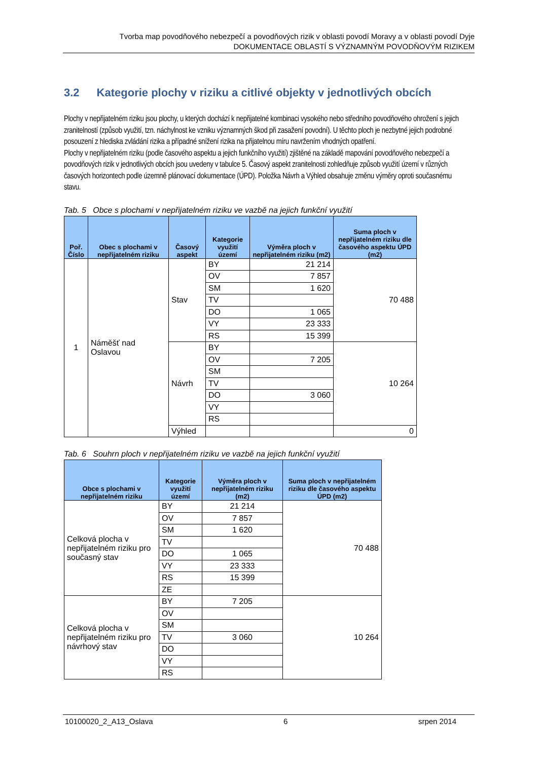Tvorba map povodňového nebezpečí a povodňových rizik v oblasti povodí Moravy a v oblasti povodí Dyje
DOKUMENTACE OBLASTÍ S VÝZNAMNÝM POVODŇOVÝM RIZIKEM
3.2 Kategorie plochy v riziku a citlivé objekty v jednotlivých obcích
Plochy v nepřijatelném riziku jsou plochy, u kterých dochází k nepřijatelné kombinaci vysokého nebo středního povodňového ohrožení s jejich zranitelností (způsob využití, tzn. náchylnost ke vzniku významných škod při zasažení povodní). U těchto ploch je nezbytné jejich podrobné posouzení z hlediska zvládání rizika a případné snížení rizika na přijatelnou míru navržením vhodných opatření.
Plochy v nepřijatelném riziku (podle časového aspektu a jejich funkčního využití) zjištěné na základě mapování povodňového nebezpečí a povodňových rizik v jednotlivých obcích jsou uvedeny v tabulce 5. Časový aspekt zranitelnosti zohledňuje způsob využití území v různých časových horizontech podle územně plánovací dokumentace (ÚPD). Položka Návrh a Výhled obsahuje změnu výměry oproti současnému stavu.
Tab. 5 Obce s plochami v nepřijatelném riziku ve vazbě na jejich funkční využití
| Poř. Číslo | Obec s plochami v nepřijatelném riziku | Časový aspekt | Kategorie využití území | Výměra ploch v nepřijatelném riziku (m2) | Suma ploch v nepřijatelném riziku dle časového aspektu ÚPD (m2) |
| --- | --- | --- | --- | --- | --- |
| 1 | Náměšť nad Oslavou | Stav | BY | 21 214 | 70 488 |
| | | | OV | 7 857 | |
| | | | SM | 1 620 | |
| | | | TV | | |
| | | | DO | 1 065 | |
| | | | VY | 23 333 | |
| | | | RS | 15 399 | |
| | | Návrh | BY | | 10 264 |
| | | | OV | 7 205 | |
| | | | SM | | |
| | | | TV | | |
| | | | DO | 3 060 | |
| | | | VY | | |
| | | | RS | | |
| | | Výhled | | | 0 |
Tab. 6 Souhrn ploch v nepřijatelném riziku ve vazbě na jejich funkční využití
| Obce s plochami v nepřijatelném riziku | Kategorie využití území | Výměra ploch v nepřijatelném riziku (m2) | Suma ploch v nepřijatelném riziku dle časového aspektu ÚPD (m2) |
| --- | --- | --- | --- |
| Celková plocha v nepřijatelném riziku pro současný stav | BY | 21 214 | 70 488 |
| | OV | 7 857 | |
| | SM | 1 620 | |
| | TV | | |
| | DO | 1 065 | |
| | VY | 23 333 | |
| | RS | 15 399 | |
| | ZE | | |
| Celková plocha v nepřijatelném riziku pro návrhový stav | BY | 7 205 | 10 264 |
| | OV | | |
| | SM | | |
| | TV | 3 060 | |
| | DO | | |
| | VY | | |
| | RS | | |
10100020_2_A13_Oslava 6 srpen 2014